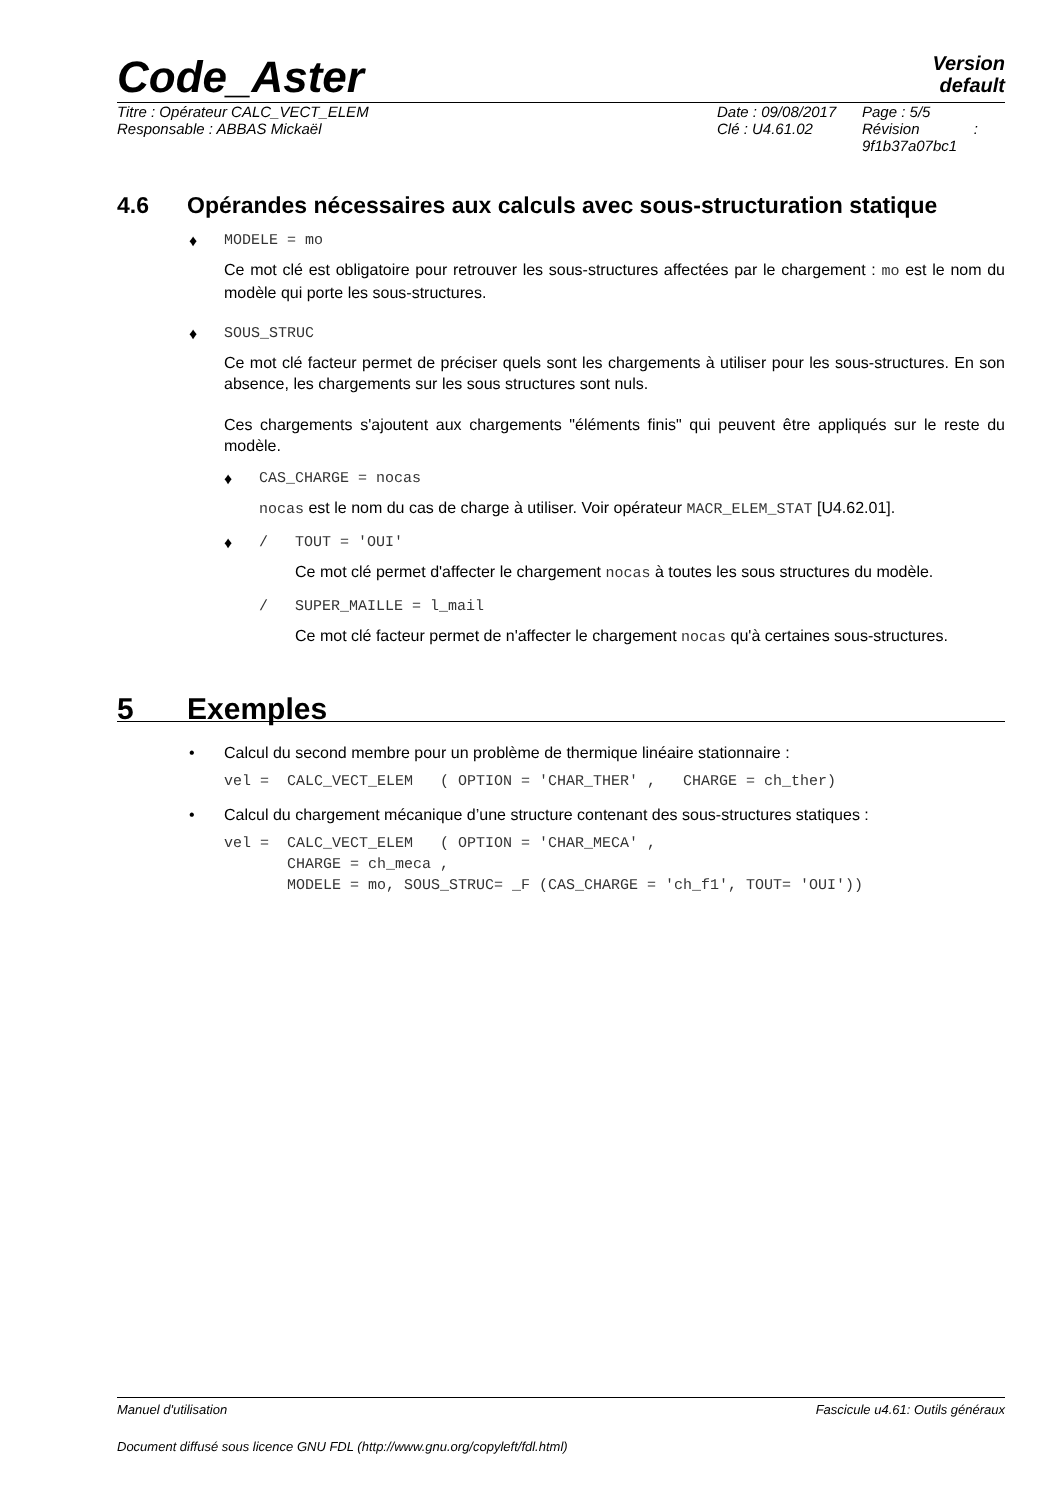Code_Aster Version
default
Titre : Opérateur CALC_VECT_ELEM
Responsable : ABBAS Mickaël
Date : 09/08/2017
Clé : U4.61.02
Page : 5/5
Révision :
9f1b37a07bc1
4.6 Opérandes nécessaires aux calculs avec sous-structuration statique
♦ MODELE = mo
Ce mot clé est obligatoire pour retrouver les sous-structures affectées par le chargement : mo est le nom du modèle qui porte les sous-structures.
♦ SOUS_STRUC
Ce mot clé facteur permet de préciser quels sont les chargements à utiliser pour les sous-structures. En son absence, les chargements sur les sous structures sont nuls.
Ces chargements s'ajoutent aux chargements "éléments finis" qui peuvent être appliqués sur le reste du modèle.
♦ CAS_CHARGE = nocas
nocas est le nom du cas de charge à utiliser. Voir opérateur MACR_ELEM_STAT [U4.62.01].
♦ / TOUT = 'OUI'
Ce mot clé permet d'affecter le chargement nocas à toutes les sous structures du modèle.
/ SUPER_MAILLE = l_mail
Ce mot clé facteur permet de n'affecter le chargement nocas qu'à certaines sous-structures.
5 Exemples
• Calcul du second membre pour un problème de thermique linéaire stationnaire :
vel = CALC_VECT_ELEM ( OPTION = 'CHAR_THER' , CHARGE = ch_ther)
• Calcul du chargement mécanique d’une structure contenant des sous-structures statiques :
vel = CALC_VECT_ELEM ( OPTION = 'CHAR_MECA' , CHARGE = ch_meca , MODELE = mo, SOUS_STRUC= _F (CAS_CHARGE = 'ch_f1', TOUT= 'OUI'))
Manuel d'utilisation Fascicule u4.61: Outils généraux
Document diffusé sous licence GNU FDL (http://www.gnu.org/copyleft/fdl.html)